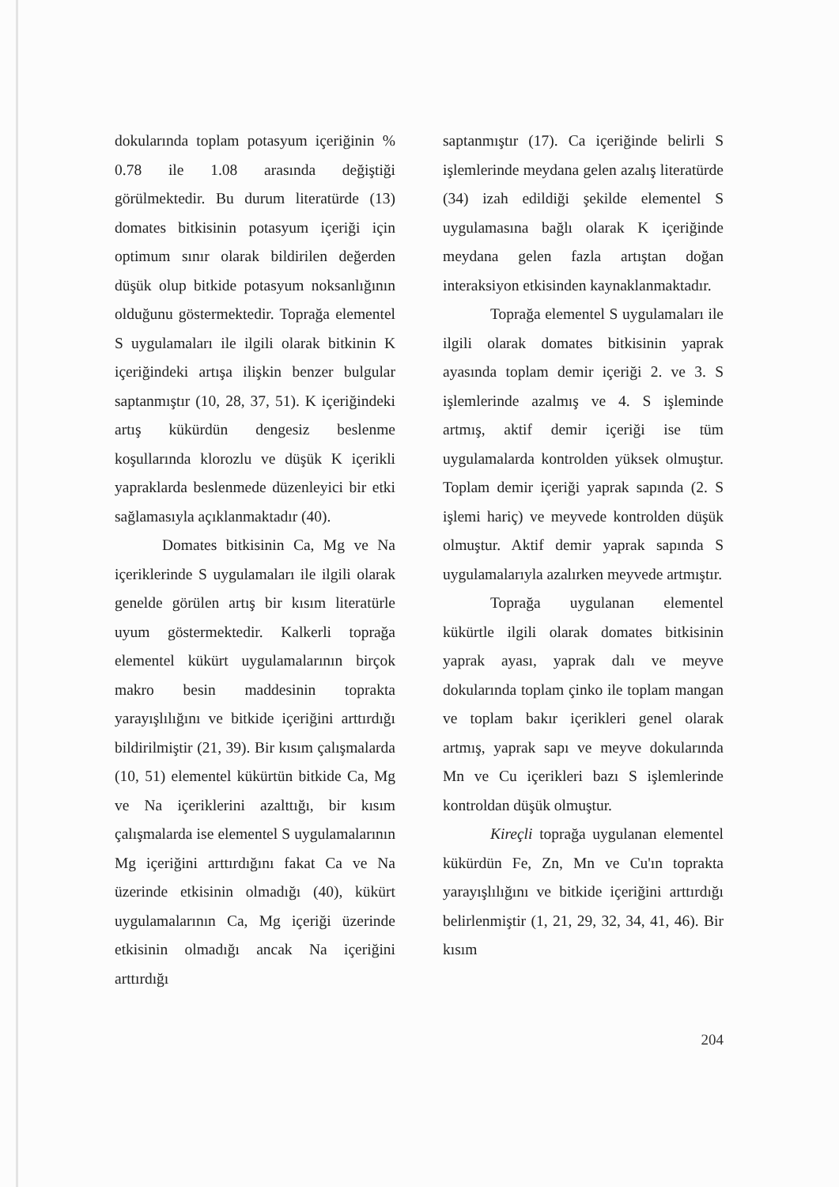dokularında toplam potasyum içeriğinin % 0.78 ile 1.08 arasında değiştiği görülmektedir. Bu durum literatürde (13) domates bitkisinin potasyum içeriği için optimum sınır olarak bildirilen değerden düşük olup bitkide potasyum noksanlığının olduğunu göstermektedir. Toprağa elementel S uygulamaları ile ilgili olarak bitkinin K içeriğindeki artışa ilişkin benzer bulgular saptanmıştır (10, 28, 37, 51). K içeriğindeki artış kükürdün dengesiz beslenme koşullarında klorozlu ve düşük K içerikli yapraklarda beslenmede düzenleyici bir etki sağlamasıyla açıklanmaktadır (40).
Domates bitkisinin Ca, Mg ve Na içeriklerinde S uygulamaları ile ilgili olarak genelde görülen artış bir kısım literatürle uyum göstermektedir. Kalkerli toprağa elementel kükürt uygulamalarının birçok makro besin maddesinin toprakta yarayışlılığını ve bitkide içeriğini arttırdığı bildirilmiştir (21, 39). Bir kısım çalışmalarda (10, 51) elementel kükürtün bitkide Ca, Mg ve Na içeriklerini azalttığı, bir kısım çalışmalarda ise elementel S uygulamalarının Mg içeriğini arttırdığını fakat Ca ve Na üzerinde etkisinin olmadığı (40), kükürt uygulamalarının Ca, Mg içeriği üzerinde etkisinin olmadığı ancak Na içeriğini arttırdığı
saptanmıştır (17). Ca içeriğinde belirli S işlemlerinde meydana gelen azalış literatürde (34) izah edildiği şekilde elementel S uygulamasına bağlı olarak K içeriğinde meydana gelen fazla artıştan doğan interaksiyon etkisinden kaynaklanmaktadır.
Toprağa elementel S uygulamaları ile ilgili olarak domates bitkisinin yaprak ayasında toplam demir içeriği 2. ve 3. S işlemlerinde azalmış ve 4. S işleminde artmış, aktif demir içeriği ise tüm uygulamalarda kontrolden yüksek olmuştur. Toplam demir içeriği yaprak sapında (2. S işlemi hariç) ve meyvede kontrolden düşük olmuştur. Aktif demir yaprak sapında S uygulamalarıyla azalırken meyvede artmıştır.
Toprağa uygulanan elementel kükürtle ilgili olarak domates bitkisinin yaprak ayası, yaprak dalı ve meyve dokularında toplam çinko ile toplam mangan ve toplam bakır içerikleri genel olarak artmış, yaprak sapı ve meyve dokularında Mn ve Cu içerikleri bazı S işlemlerinde kontroldan düşük olmuştur.
Kireçli toprağa uygulanan elementel kükürdün Fe, Zn, Mn ve Cu'ın toprakta yarayışlılığını ve bitkide içeriğini arttırdığı belirlenmiştir (1, 21, 29, 32, 34, 41, 46). Bir kısım
204